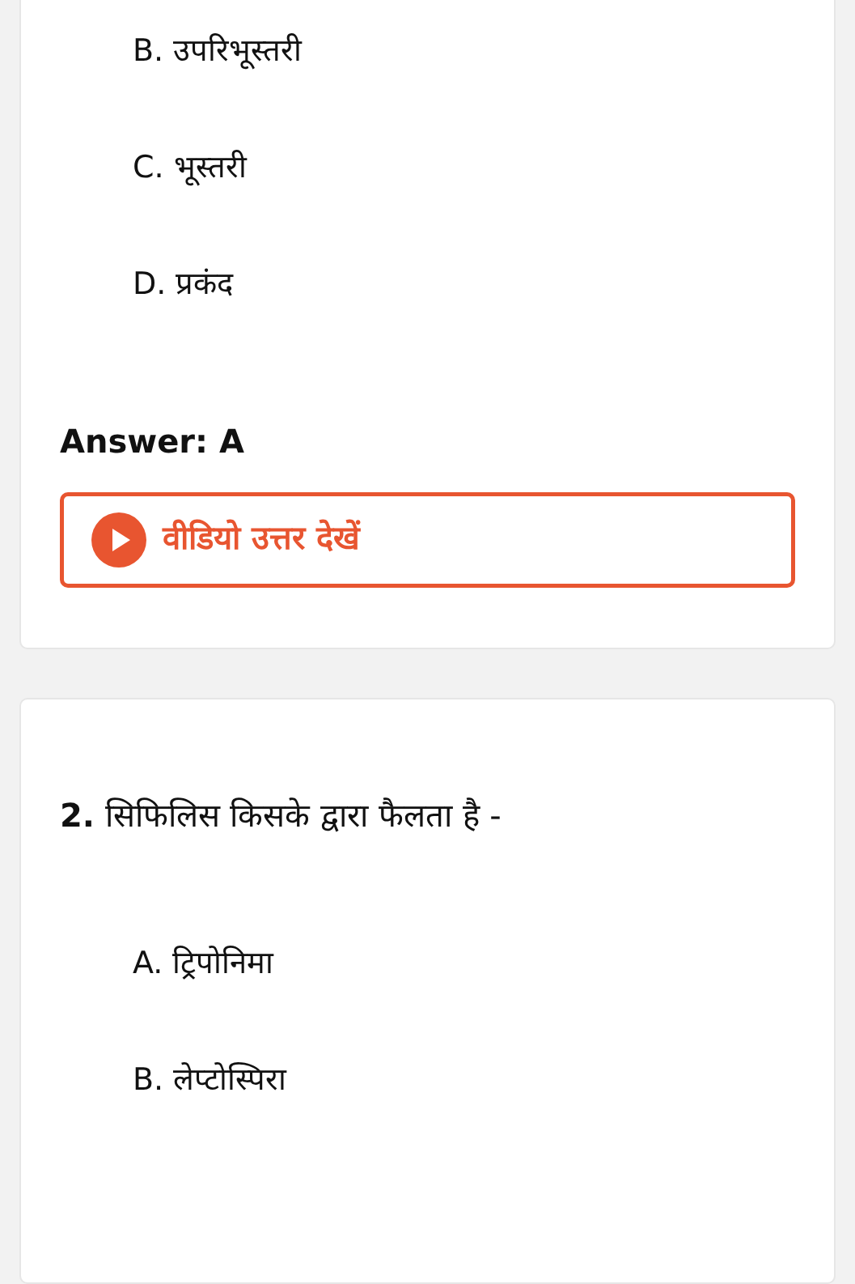B. उपरिभूस्तरी
C. भूस्तरी
D. प्रकंद
Answer: A
वीडियो उत्तर देखें
2. सिफिलिस किसके द्वारा फैलता है -
A. ट्रिपोनिमा
B. लेप्टोस्पिरा